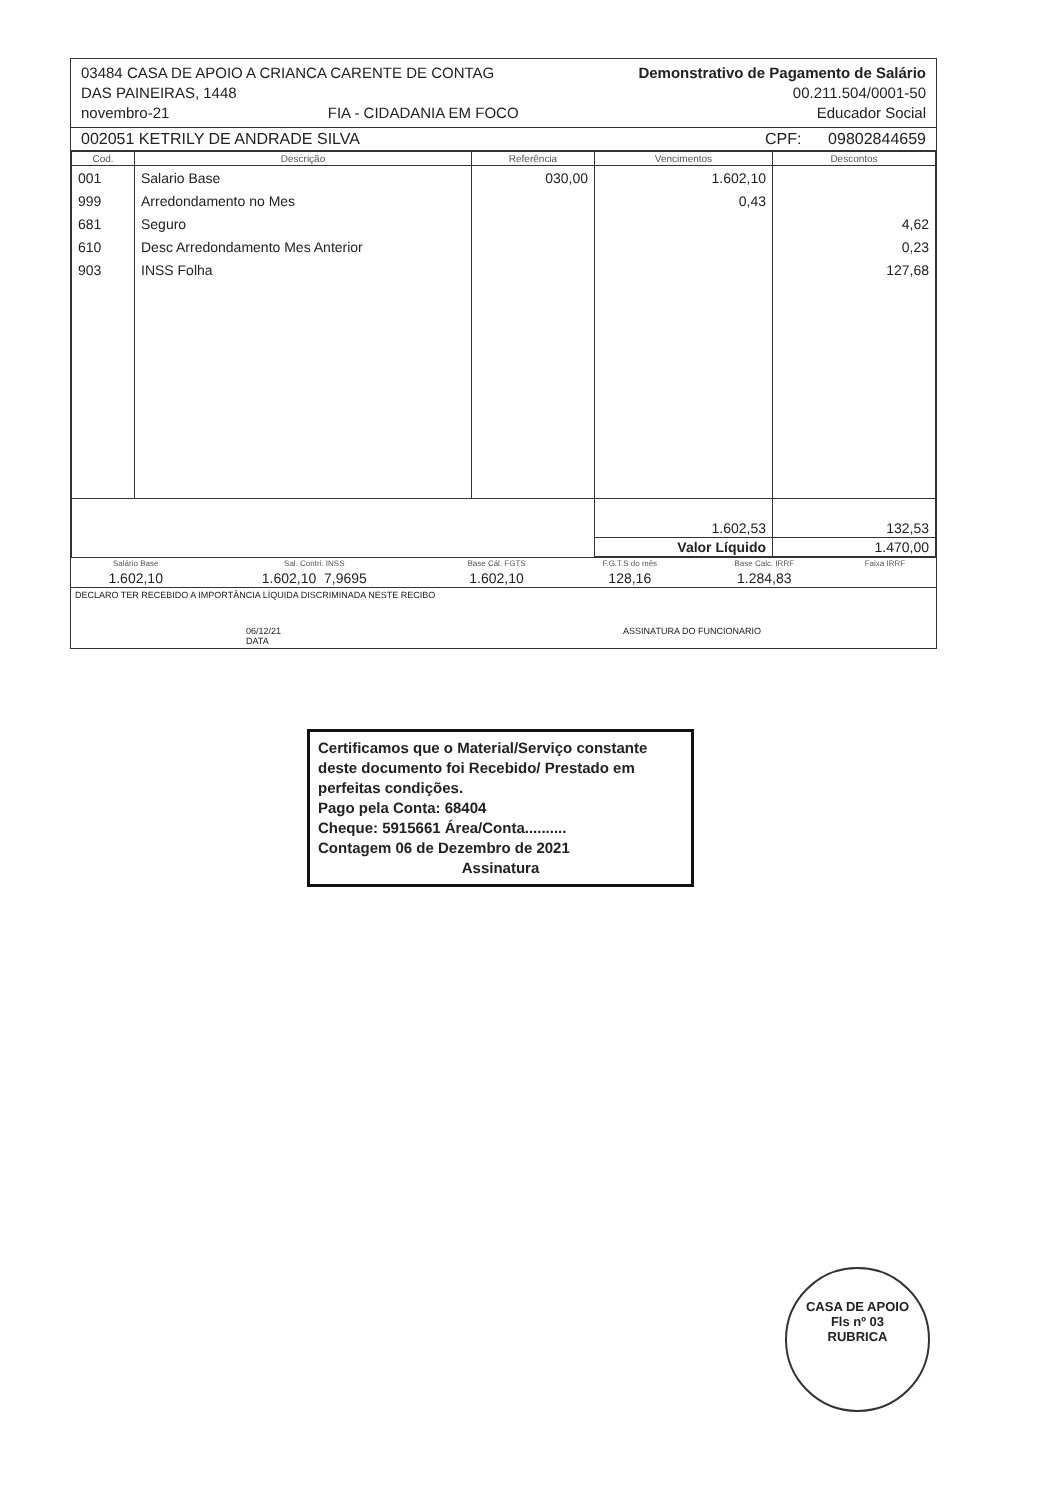03484 CASA DE APOIO A CRIANCA CARENTE DE CONTAG
DAS PAINEIRAS, 1448
novembro-21 FIA - CIDADANIA EM FOCO
Demonstrativo de Pagamento de Salário
00.211.504/0001-50
Educador Social
002051 KETRILY DE ANDRADE SILVA CPF: 09802844659
| Cod. | Descrição | Referência | Vencimentos | Descontos |
| --- | --- | --- | --- | --- |
| 001 999 681 610 903 | Salario Base Arredondamento no Mes Seguro Desc Arredondamento Mes Anterior INSS Folha | 030,00 | 1.602,10 0,43 | 4,62 0,23 127,68 |
| | | | 1.602,53 | 132,53 |
| | | | Valor Líquido | 1.470,00 |
| Salário Base | Sal. Contri. INSS | Base Cál. FGTS | F.G.T.S do mês | Base Calc. IRRF | Faixa IRRF |
| 1.602,10 | 1.602,10 7,9695 | 1.602,10 | 128,16 | 1.284,83 | |
DECLARO TER RECEBIDO A IMPORTÂNCIA LÍQUIDA DISCRIMINADA NESTE RECIBO
06/12/21
DATA ASSINATURA DO FUNCIONARIO
Certificamos que o Material/Serviço constante deste documento foi Recebido/ Prestado em perfeitas condições.
Pago pela Conta: 68404
Cheque: 5915661 Área/Conta..........
Contagem 06 de Dezembro de 2021
Assinatura
CASA DE APOIO
Fls nº 03
RUBRICA